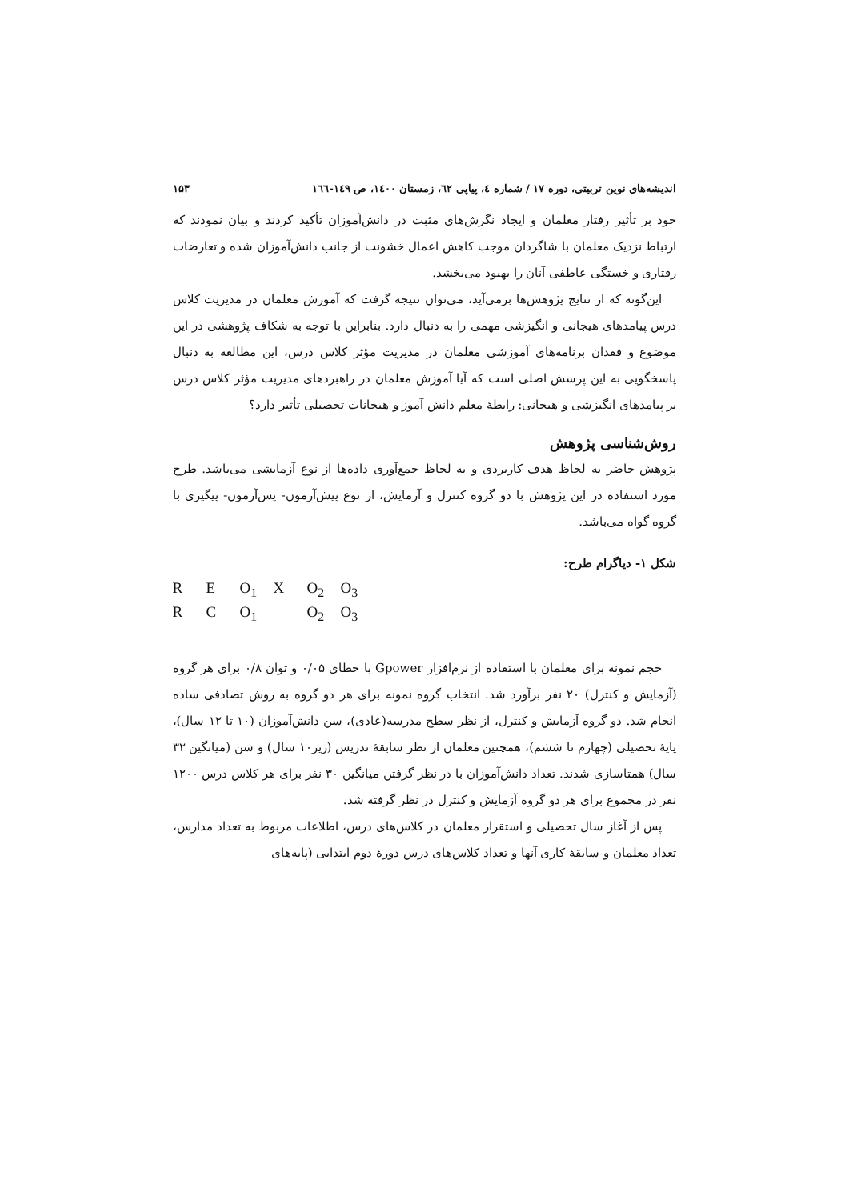اندیشه‌های نوین تربیتی، دوره ۱۷ / شماره ٤، پیاپی ٦٢، زمستان ١٤٠٠، ص ١٤٩-١٦٦ ۱۵۳
خود بر تأثیر رفتار معلمان و ایجاد نگرش‌های مثبت در دانش‌آموزان تأکید کردند و بیان نمودند که ارتباط نزدیک معلمان با شاگردان موجب کاهش اعمال خشونت از جانب دانش‌آموزان شده و تعارضات رفتاری و خستگی عاطفی آنان را بهبود می‌بخشد.
این‌گونه که از نتایج پژوهش‌ها برمی‌آید، می‌توان نتیجه گرفت که آموزش معلمان در مدیریت کلاس درس پیامدهای هیجانی و انگیزشی مهمی را به دنبال دارد. بنابراین با توجه به شکاف پژوهشی در این موضوع و فقدان برنامه‌های آموزشی معلمان در مدیریت مؤثر کلاس درس، این مطالعه به دنبال پاسخگویی به این پرسش اصلی است که آیا آموزش معلمان در راهبردهای مدیریت مؤثر کلاس درس بر پیامدهای انگیزشی و هیجانی: رابطهٔ معلم دانش آموز و هیجانات تحصیلی تأثیر دارد؟
روش‌شناسی پژوهش
پژوهش حاضر به لحاظ هدف کاربردی و به لحاظ جمع‌آوری داده‌ها از نوع آزمایشی می‌باشد. طرح مورد استفاده در این پژوهش با دو گروه کنترل و آزمایش، از نوع پیش‌آزمون- پس‌آزمون- پیگیری با گروه گواه می‌باشد.
شکل ۱- دیاگرام طرح:
R E O<sub>1</sub> X O<sub>2</sub> O<sub>3</sub>
R C O<sub>1</sub> O<sub>2</sub> O<sub>3</sub>
حجم نمونه برای معلمان با استفاده از نرم‌افزار Gpower با خطای ۰/۰۵ و توان ۰/۸ برای هر گروه (آزمایش و کنترل) ۲۰ نفر برآورد شد. انتخاب گروه نمونه برای هر دو گروه به روش تصادفی ساده انجام شد. دو گروه آزمایش و کنترل، از نظر سطح مدرسه(عادی)، سن دانش‌آموزان (۱۰ تا ۱۲ سال)، پایهٔ تحصیلی (چهارم تا ششم)، همچنین معلمان از نظر سابقهٔ تدریس (زیر۱۰ سال) و سن (میانگین ۳۲ سال) همتاسازی شدند. تعداد دانش‌آموزان با در نظر گرفتن میانگین ۳۰ نفر برای هر کلاس درس ۱۲۰۰ نفر در مجموع برای هر دو گروه آزمایش و کنترل در نظر گرفته شد.
پس از آغاز سال تحصیلی و استقرار معلمان در کلاس‌های درس، اطلاعات مربوط به تعداد مدارس، تعداد معلمان و سابقهٔ کاری آنها و تعداد کلاس‌های درس دورهٔ دوم ابتدایی (پایه‌های